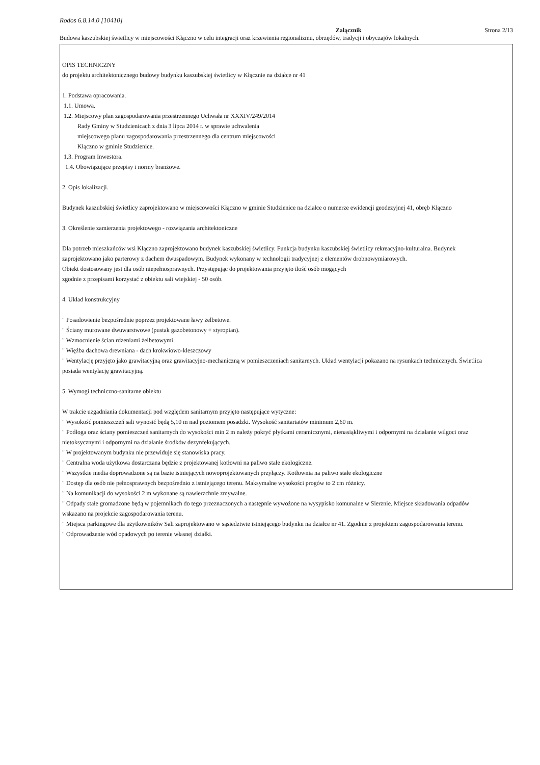Rodos 6.8.14.0 [10410]
Załącznik Strona 2/13
Budowa kaszubskiej świetlicy w miejscowości Kłączno w celu integracji oraz krzewienia regionalizmu, obrzędów, tradycji i obyczajów lokalnych.
OPIS TECHNICZNY
do projektu architektonicznego budowy budynku kaszubskiej świetlicy w Kłącznie na działce nr 41
1. Podstawa opracowania.
1.1. Umowa.
1.2. Miejscowy plan zagospodarowania przestrzennego Uchwała nr XXXIV/249/2014
Rady Gminy w Studzienicach z dnia 3 lipca 2014 r. w sprawie uchwalenia
miejscowego planu zagospodarowania przestrzennego dla centrum miejscowości
Kłączno w gminie Studzienice.
1.3. Program Inwestora.
1.4. Obowiązujące przepisy i normy branżowe.
2. Opis lokalizacji.
Budynek kaszubskiej świetlicy zaprojektowano w miejscowości Kłączno w gminie Studzienice na działce o numerze ewidencji geodezyjnej 41, obręb Kłączno
3. Określenie zamierzenia projektowego - rozwiązania architektoniczne
Dla potrzeb mieszkańców wsi Kłączno zaprojektowano budynek kaszubskiej świetlicy. Funkcja budynku kaszubskiej świetlicy rekreacyjno-kulturalna. Budynek
zaprojektowano jako parterowy z dachem dwuspadowym. Budynek wykonany w technologii tradycyjnej z elementów drobnowymiarowych.
Obiekt dostosowany jest dla osób niepełnosprawnych. Przystępując do projektowania przyjęto ilość osób mogących
zgodnie z przepisami korzystać z obiektu sali wiejskiej - 50 osób.
4. Układ konstrukcyjny
" Posadowienie bezpośrednie poprzez projektowane ławy żelbetowe.
" Ściany murowane dwuwarstwowe (pustak gazobetonowy + styropian).
" Wzmocnienie ścian rdzeniami żelbetowymi.
" Więźba dachowa drewniana - dach krokwiowo-kleszczowy
" Wentylację przyjęto jako grawitacyjną oraz grawitacyjno-mechaniczną w pomieszczeniach sanitarnych. Układ wentylacji pokazano na rysunkach technicznych. Świetlica
posiada wentylację grawitacyjną.
5. Wymogi techniczno-sanitarne obiektu
W trakcie uzgadniania dokumentacji pod względem sanitarnym przyjęto następujące wytyczne:
" Wysokość pomieszczeń sali wynosić będą 5,10 m nad poziomem posadzki. Wysokość sanitariatów minimum 2,60 m.
" Podłoga oraz ściany pomieszczeń sanitarnych do wysokości min 2 m należy pokryć płytkami ceramicznymi, nienasiąkliwymi i odpornymi na działanie wilgoci oraz
nietoksycznymi i odpornymi na działanie środków dezynfekujących.
" W projektowanym budynku nie przewiduje się stanowiska pracy.
" Centralna woda użytkowa dostarczana będzie z projektowanej kotłowni na paliwo stałe ekologiczne.
" Wszystkie media doprowadzone są na bazie istniejących nowoprojektowanych przyłączy. Kotłownia na paliwo stałe ekologiczne
" Dostęp dla osób nie pełnosprawnych bezpośrednio z istniejącego terenu. Maksymalne wysokości progów to 2 cm różnicy.
" Na komunikacji do wysokości 2 m wykonane są nawierzchnie zmywalne.
" Odpady stałe gromadzone będą w pojemnikach do tego przeznaczonych a następnie wywożone na wysypisko komunalne w Sierznie. Miejsce składowania odpadów
wskazano na projekcie zagospodarowania terenu.
" Miejsca parkingowe dla użytkowników Sali zaprojektowano w sąsiedztwie istniejącego budynku na działce nr 41. Zgodnie z projektem zagospodarowania terenu.
" Odprowadzenie wód opadowych po terenie własnej działki.